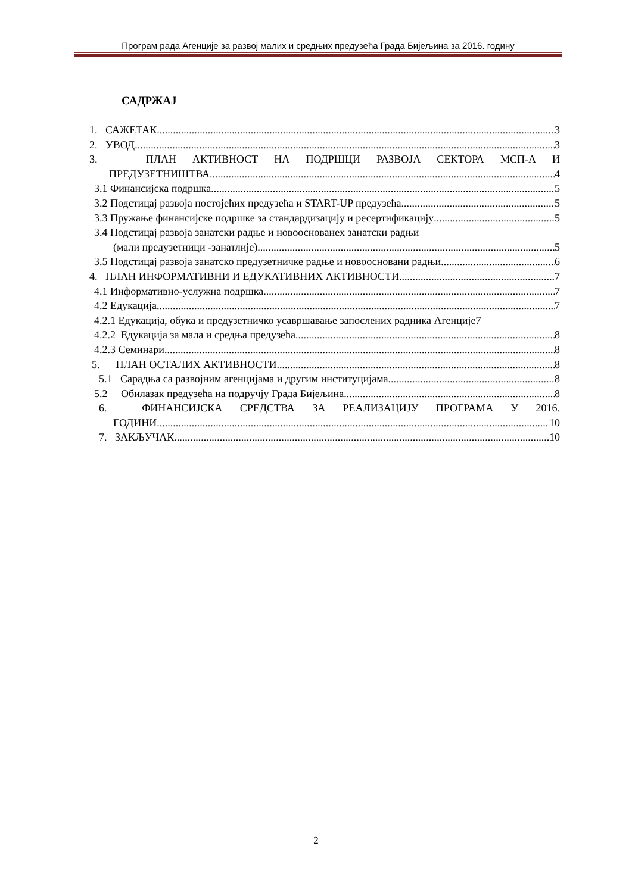Програм рада Агенције за развој малих и средњих предузећа Града Бијељина за 2016. годину
САДРЖАЈ
1. САЖЕТАК 3
2. УВОД 3
3. ПЛАН АКТИВНОСТ НА ПОДРШЦИ РАЗВОЈА СЕКТОРА МСП-А И
ПРЕДУЗЕТНИШТВА 4
3.1 Финансијска подршка 5
3.2 Подстицај развоја постојећих предузећа и START-UP предузећа 5
3.3 Пружање финансијске подршке за стандардизацију и ресертификацију 5
3.4 Подстицај развоја занатски радње и новооснованех занатски радњи
(мали предузетници -занатлије) 5
3.5 Подстицај развоја занатско предузетничке радње и новоосновани радњи 6
4. ПЛАН ИНФОРМАТИВНИ И ЕДУКАТИВНИХ АКТИВНОСТИ 7
4.1 Информативно-услужна подршка 7
4.2 Едукација 7
4.2.1 Едукација, обука и предузетничко усавршавање запослених радника Агенције7
4.2.2 Едукација за мала и средња предузећа 8
4.2.3 Семинари 8
5. ПЛАН ОСТАЛИХ АКТИВНОСТИ 8
5.1 Сарадња са развојним агенцијама и другим институцијама 8
5.2 Обилазак предузећа на подручју Града Бијељина 8
6. ФИНАНСИЈСКА СРЕДСТВА ЗА РЕАЛИЗАЦИЈУ ПРОГРАМА У 2016.
ГОДИНИ 10
7. ЗАКЉУЧАК 10
2